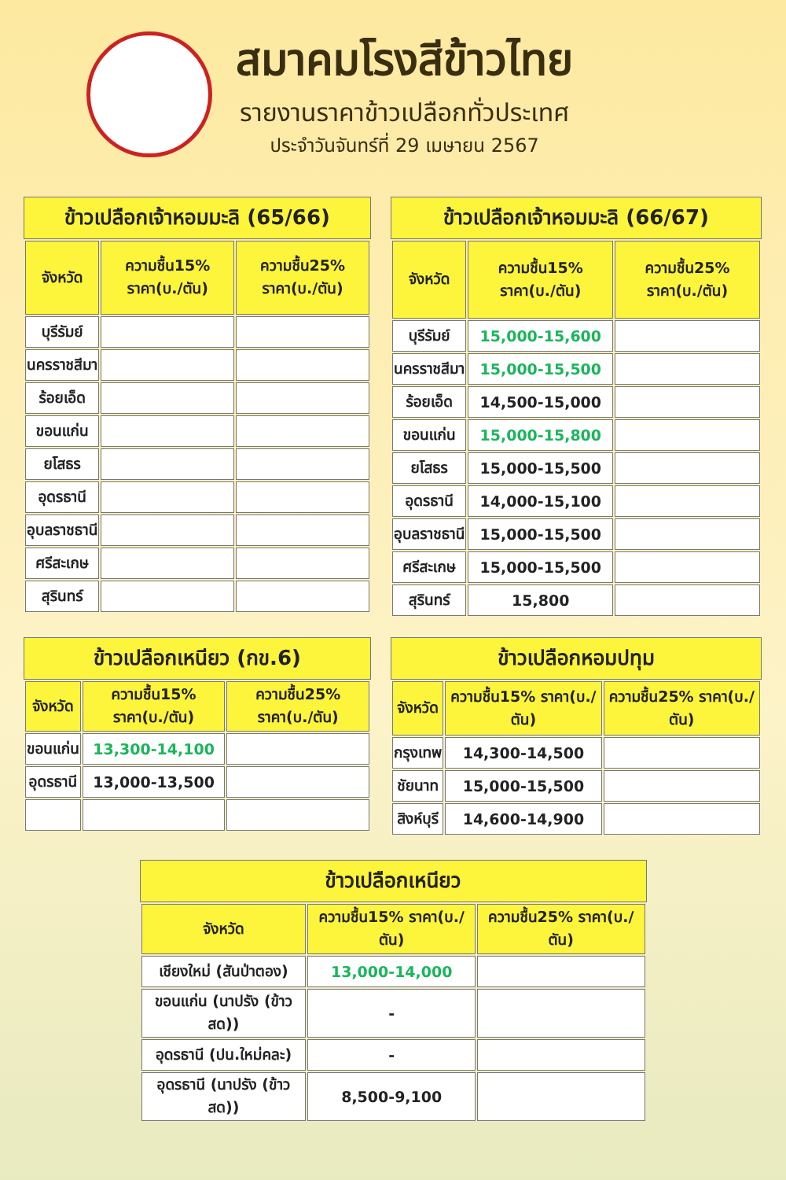สมาคมโรงสีข้าวไทย
รายงานราคาข้าวเปลือกทั่วประเทศ
ประจำวันจันทร์ที่ 29 เมษายน 2567
ข้าวเปลือกเจ้าหอมมะลิ (65/66)
| จังหวัด | ความชื้น15% ราคา(บ./ตัน) | ความชื้น25% ราคา(บ./ตัน) |
| --- | --- | --- |
| บุรีรัมย์ | | |
| นครราชสีมา | | |
| ร้อยเอ็ด | | |
| ขอนแก่น | | |
| ยโสธร | | |
| อุดรธานี | | |
| อุบลราชธานี | | |
| ศรีสะเกษ | | |
| สุรินทร์ | | |
ข้าวเปลือกเจ้าหอมมะลิ (66/67)
| จังหวัด | ความชื้น15% ราคา(บ./ตัน) | ความชื้น25% ราคา(บ./ตัน) |
| --- | --- | --- |
| บุรีรัมย์ | 15,000-15,600 | |
| นครราชสีมา | 15,000-15,500 | |
| ร้อยเอ็ด | 14,500-15,000 | |
| ขอนแก่น | 15,000-15,800 | |
| ยโสธร | 15,000-15,500 | |
| อุดรธานี | 14,000-15,100 | |
| อุบลราชธานี | 15,000-15,500 | |
| ศรีสะเกษ | 15,000-15,500 | |
| สุรินทร์ | 15,800 | |
ข้าวเปลือกเหนียว (กข.6)
| จังหวัด | ความชื้น15% ราคา(บ./ตัน) | ความชื้น25% ราคา(บ./ตัน) |
| --- | --- | --- |
| ขอนแก่น | 13,300-14,100 | |
| อุดรธานี | 13,000-13,500 | |
ข้าวเปลือกหอมปทุม
| จังหวัด | ความชื้น15% ราคา(บ./ตัน) | ความชื้น25% ราคา(บ./ตัน) |
| --- | --- | --- |
| กรุงเทพ | 14,300-14,500 | |
| ชัยนาท | 15,000-15,500 | |
| สิงห์บุรี | 14,600-14,900 | |
ข้าวเปลือกเหนียว
| จังหวัด | ความชื้น15% ราคา(บ./ตัน) | ความชื้น25% ราคา(บ./ตัน) |
| --- | --- | --- |
| เชียงใหม่ (สันป่าตอง) | 13,000-14,000 | |
| ขอนแก่น (นาปรัง (ข้าวสด)) | - | |
| อุดรธานี (ปน.ใหม่คละ) | - | |
| อุดรธานี (นาปรัง (ข้าวสด)) | 8,500-9,100 | |